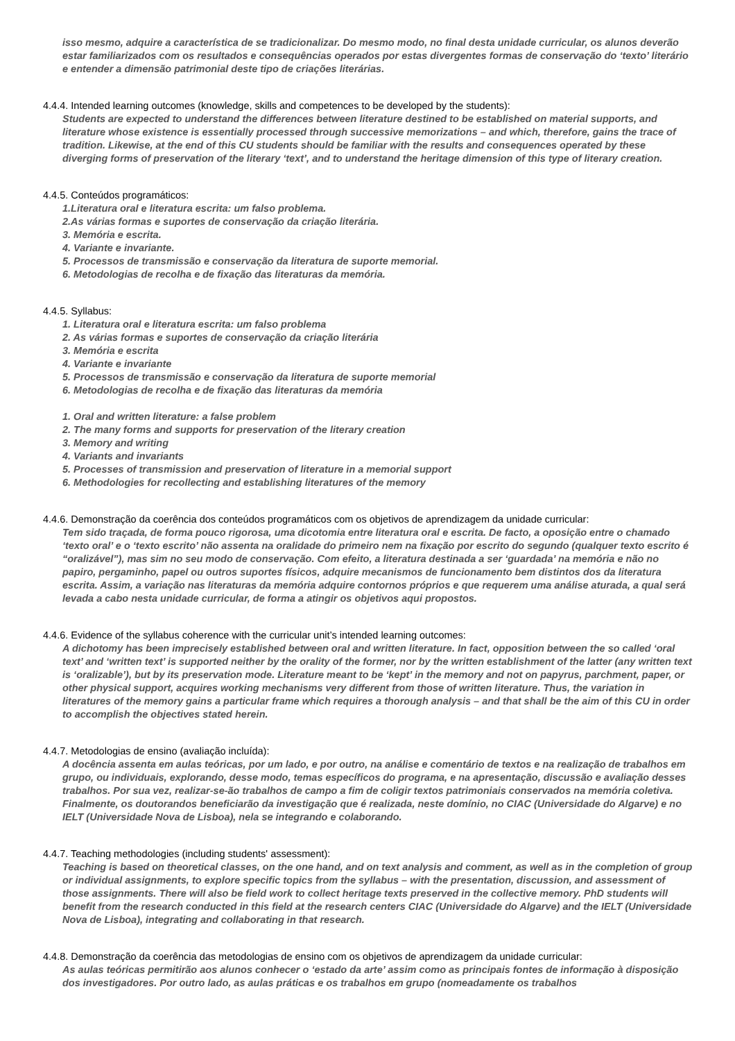isso mesmo, adquire a característica de se tradicionalizar. Do mesmo modo, no final desta unidade curricular, os alunos deverão estar familiarizados com os resultados e consequências operados por estas divergentes formas de conservação do ‘texto’ literário e entender a dimensão patrimonial deste tipo de criações literárias.
4.4.4. Intended learning outcomes (knowledge, skills and competences to be developed by the students):
Students are expected to understand the differences between literature destined to be established on material supports, and literature whose existence is essentially processed through successive memorizations – and which, therefore, gains the trace of tradition. Likewise, at the end of this CU students should be familiar with the results and consequences operated by these diverging forms of preservation of the literary ‘text’, and to understand the heritage dimension of this type of literary creation.
4.4.5. Conteúdos programáticos:
1.Literatura oral e literatura escrita: um falso problema.
2.As várias formas e suportes de conservação da criação literária.
3. Memória e escrita.
4. Variante e invariante.
5. Processos de transmissão e conservação da literatura de suporte memorial.
6. Metodologias de recolha e de fixação das literaturas da memória.
4.4.5. Syllabus:
1. Literatura oral e literatura escrita: um falso problema
2. As várias formas e suportes de conservação da criação literária
3. Memória e escrita
4. Variante e invariante
5. Processos de transmissão e conservação da literatura de suporte memorial
6. Metodologias de recolha e de fixação das literaturas da memória
1. Oral and written literature: a false problem
2. The many forms and supports for preservation of the literary creation
3. Memory and writing
4. Variants and invariants
5. Processes of transmission and preservation of literature in a memorial support
6. Methodologies for recollecting and establishing literatures of the memory
4.4.6. Demonstração da coerência dos conteúdos programáticos com os objetivos de aprendizagem da unidade curricular:
Tem sido traçada, de forma pouco rigorosa, uma dicotomia entre literatura oral e escrita. De facto, a oposição entre o chamado ‘texto oral’ e o ‘texto escrito’ não assenta na oralidade do primeiro nem na fixação por escrito do segundo (qualquer texto escrito é “oralizável”), mas sim no seu modo de conservação. Com efeito, a literatura destinada a ser ‘guardada’ na memória e não no papiro, pergaminho, papel ou outros suportes físicos, adquire mecanismos de funcionamento bem distintos dos da literatura escrita. Assim, a variação nas literaturas da memória adquire contornos próprios e que requerem uma análise aturada, a qual será levada a cabo nesta unidade curricular, de forma a atingir os objetivos aqui propostos.
4.4.6. Evidence of the syllabus coherence with the curricular unit’s intended learning outcomes:
A dichotomy has been imprecisely established between oral and written literature. In fact, opposition between the so called ‘oral text’ and ‘written text’ is supported neither by the orality of the former, nor by the written establishment of the latter (any written text is ‘oralizable’), but by its preservation mode. Literature meant to be ‘kept’ in the memory and not on papyrus, parchment, paper, or other physical support, acquires working mechanisms very different from those of written literature. Thus, the variation in literatures of the memory gains a particular frame which requires a thorough analysis – and that shall be the aim of this CU in order to accomplish the objectives stated herein.
4.4.7. Metodologias de ensino (avaliação incluída):
A docência assenta em aulas teóricas, por um lado, e por outro, na análise e comentário de textos e na realização de trabalhos em grupo, ou individuais, explorando, desse modo, temas específicos do programa, e na apresentação, discussão e avaliação desses trabalhos. Por sua vez, realizar-se-ão trabalhos de campo a fim de coligir textos patrimoniais conservados na memória coletiva. Finalmente, os doutorandos beneficiarão da investigação que é realizada, neste domínio, no CIAC (Universidade do Algarve) e no IELT (Universidade Nova de Lisboa), nela se integrando e colaborando.
4.4.7. Teaching methodologies (including students' assessment):
Teaching is based on theoretical classes, on the one hand, and on text analysis and comment, as well as in the completion of group or individual assignments, to explore specific topics from the syllabus – with the presentation, discussion, and assessment of those assignments. There will also be field work to collect heritage texts preserved in the collective memory. PhD students will benefit from the research conducted in this field at the research centers CIAC (Universidade do Algarve) and the IELT (Universidade Nova de Lisboa), integrating and collaborating in that research.
4.4.8. Demonstração da coerência das metodologias de ensino com os objetivos de aprendizagem da unidade curricular:
As aulas teóricas permitirão aos alunos conhecer o ‘estado da arte’ assim como as principais fontes de informação à disposição dos investigadores. Por outro lado, as aulas práticas e os trabalhos em grupo (nomeadamente os trabalhos